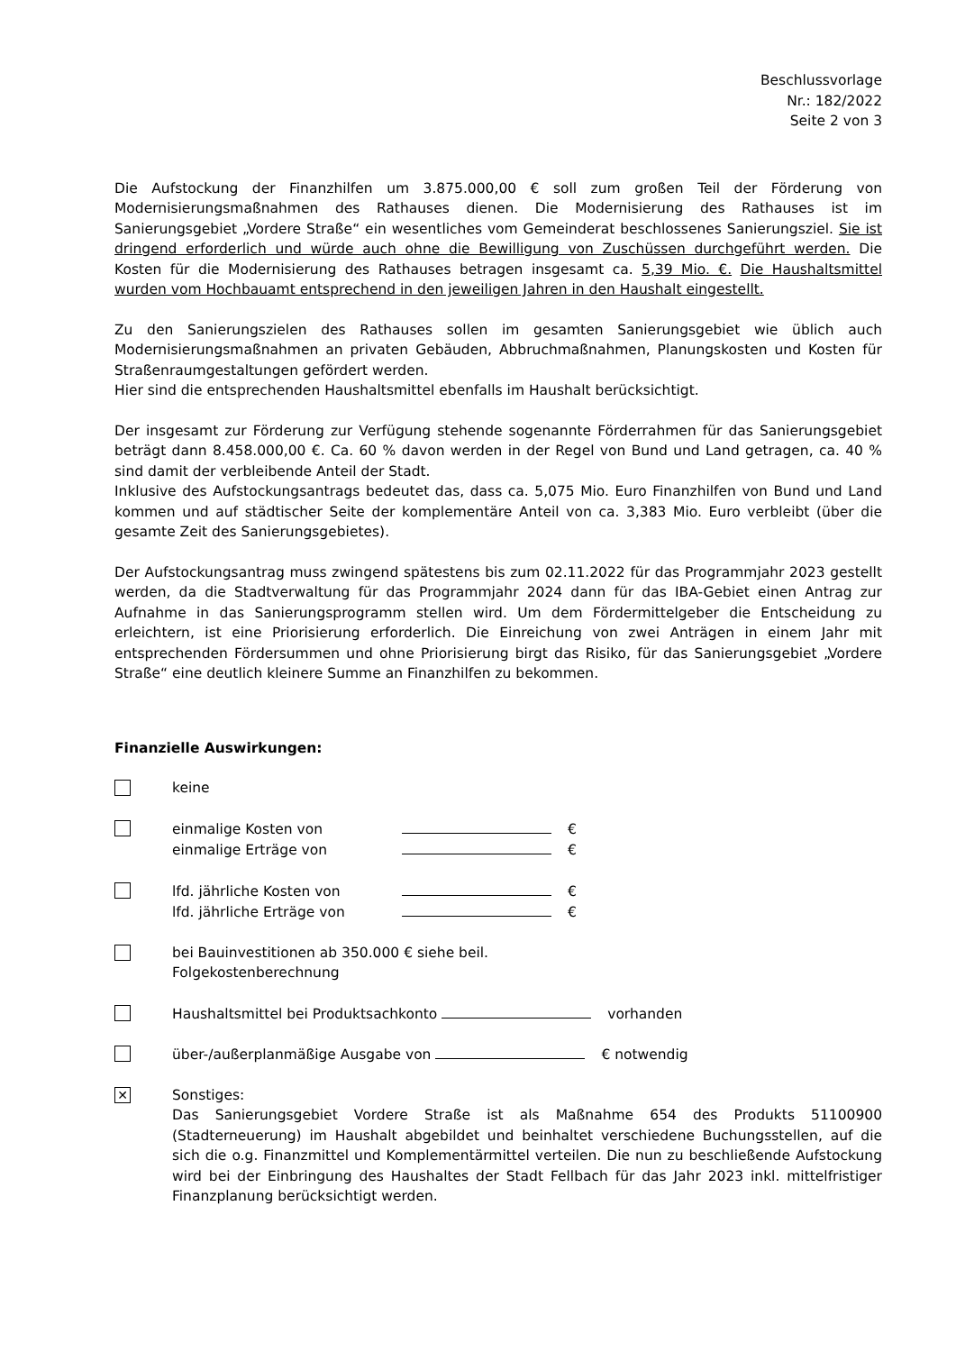Beschlussvorlage
Nr.: 182/2022
Seite 2 von 3
Die Aufstockung der Finanzhilfen um 3.875.000,00 € soll zum großen Teil der Förderung von Modernisierungsmaßnahmen des Rathauses dienen. Die Modernisierung des Rathauses ist im Sanierungsgebiet „Vordere Straße“ ein wesentliches vom Gemeinderat beschlossenes Sanierungsziel. Sie ist dringend erforderlich und würde auch ohne die Bewilligung von Zuschüssen durchgeführt werden. Die Kosten für die Modernisierung des Rathauses betragen insgesamt ca. 5,39 Mio. €. Die Haushaltsmittel wurden vom Hochbauamt entsprechend in den jeweiligen Jahren in den Haushalt eingestellt.
Zu den Sanierungszielen des Rathauses sollen im gesamten Sanierungsgebiet wie üblich auch Modernisierungsmaßnahmen an privaten Gebäuden, Abbruchmaßnahmen, Planungskosten und Kosten für Straßenraumgestaltungen gefördert werden.
Hier sind die entsprechenden Haushaltsmittel ebenfalls im Haushalt berücksichtigt.
Der insgesamt zur Förderung zur Verfügung stehende sogenannte Förderrahmen für das Sanierungsgebiet beträgt dann 8.458.000,00 €. Ca. 60 % davon werden in der Regel von Bund und Land getragen, ca. 40 % sind damit der verbleibende Anteil der Stadt.
Inklusive des Aufstockungsantrags bedeutet das, dass ca. 5,075 Mio. Euro Finanzhilfen von Bund und Land kommen und auf städtischer Seite der komplementäre Anteil von ca. 3,383 Mio. Euro verbleibt (über die gesamte Zeit des Sanierungsgebietes).
Der Aufstockungsantrag muss zwingend spätestens bis zum 02.11.2022 für das Programmjahr 2023 gestellt werden, da die Stadtverwaltung für das Programmjahr 2024 dann für das IBA-Gebiet einen Antrag zur Aufnahme in das Sanierungsprogramm stellen wird. Um dem Fördermittelgeber die Entscheidung zu erleichtern, ist eine Priorisierung erforderlich. Die Einreichung von zwei Anträgen in einem Jahr mit entsprechenden Fördersummen und ohne Priorisierung birgt das Risiko, für das Sanierungsgebiet „Vordere Straße“ eine deutlich kleinere Summe an Finanzhilfen zu bekommen.
Finanzielle Auswirkungen:
keine
einmalige Kosten von €
einmalige Erträge von €
lfd. jährliche Kosten von €
lfd. jährliche Erträge von €
bei Bauinvestitionen ab 350.000 € siehe beil.
Folgekostenberechnung
Haushaltsmittel bei Produktsachkonto vorhanden
über-/außerplanmäßige Ausgabe von € notwendig
✕
Sonstiges:
Das Sanierungsgebiet Vordere Straße ist als Maßnahme 654 des Produkts 51100900 (Stadterneuerung) im Haushalt abgebildet und beinhaltet verschiedene Buchungsstellen, auf die sich die o.g. Finanzmittel und Komplementärmittel verteilen. Die nun zu beschließende Aufstockung wird bei der Einbringung des Haushaltes der Stadt Fellbach für das Jahr 2023 inkl. mittelfristiger Finanzplanung berücksichtigt werden.